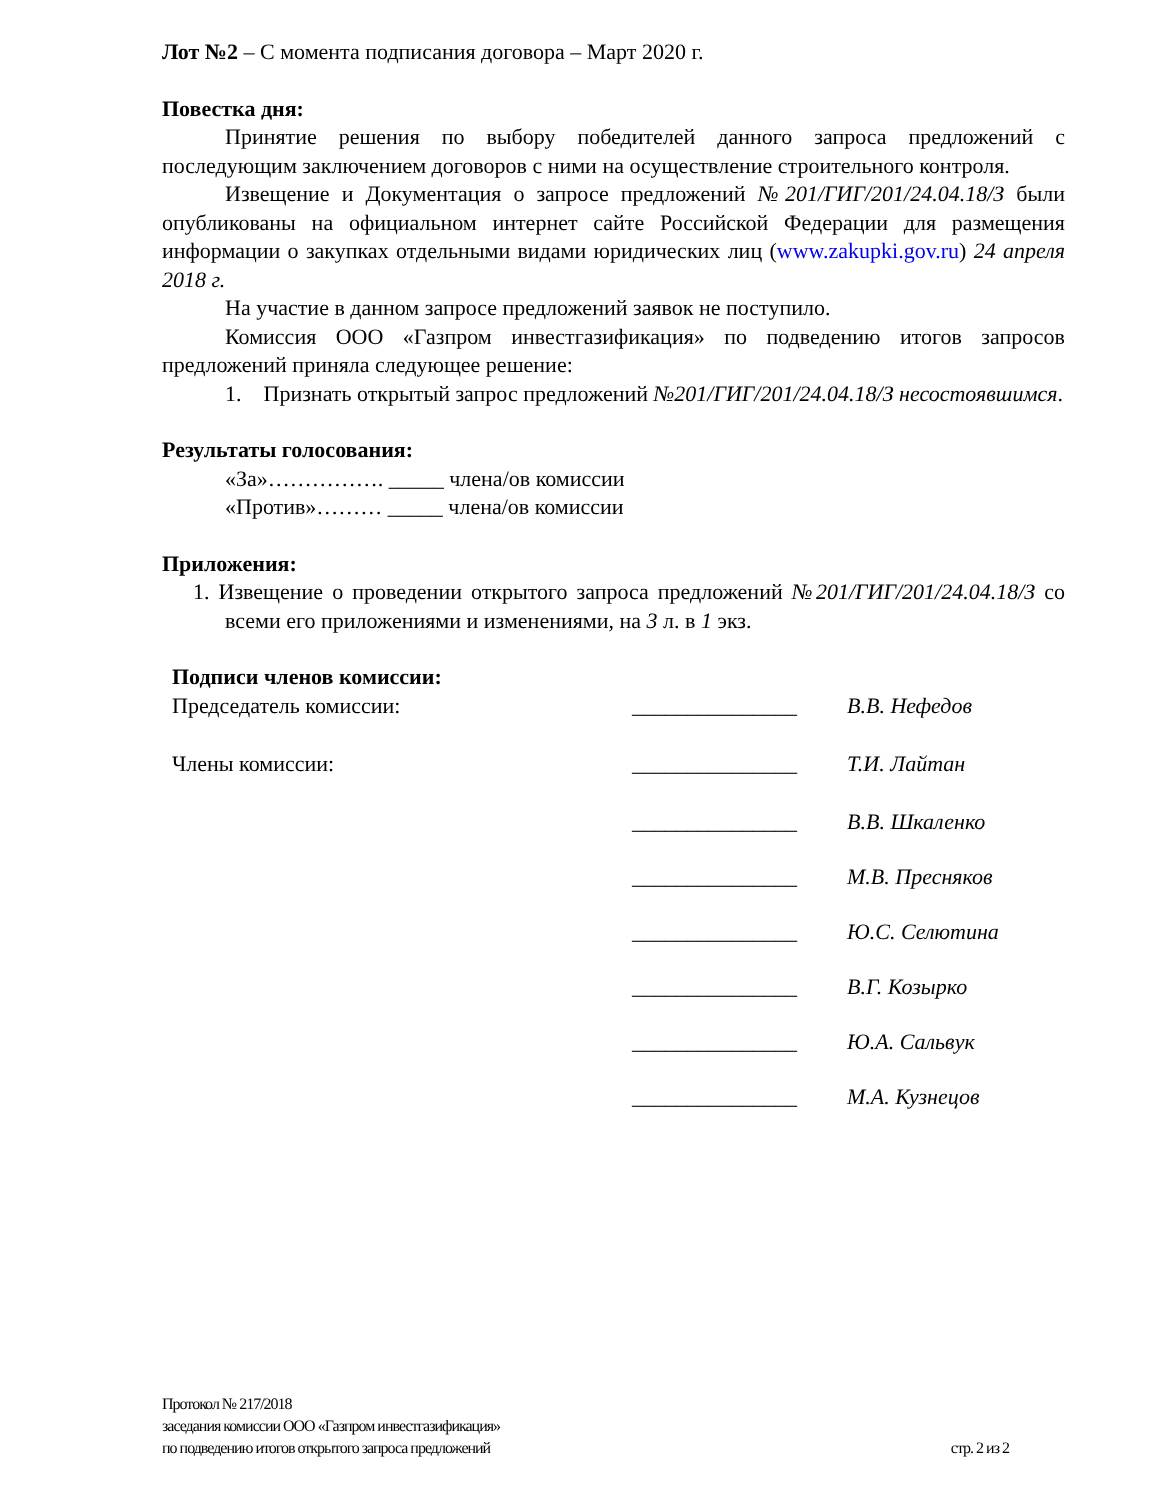Лот №2 – С момента подписания договора – Март 2020 г.
Повестка дня:
Принятие решения по выбору победителей данного запроса предложений с последующим заключением договоров с ними на осуществление строительного контроля.
Извещение и Документация о запросе предложений №201/ГИГ/201/24.04.18/З были опубликованы на официальном интернет сайте Российской Федерации для размещения информации о закупках отдельными видами юридических лиц (www.zakupki.gov.ru) 24 апреля 2018 г.
На участие в данном запросе предложений заявок не поступило.
Комиссия ООО «Газпром инвестгазификация» по подведению итогов запросов предложений приняла следующее решение:
1. Признать открытый запрос предложений №201/ГИГ/201/24.04.18/З несостоявшимся.
Результаты голосования:
«За»……………. _____ члена/ов комиссии
«Против»……… _____ члена/ов комиссии
Приложения:
1. Извещение о проведении открытого запроса предложений №201/ГИГ/201/24.04.18/З со всеми его приложениями и изменениями, на 3 л. в 1 экз.
Подписи членов комиссии:
Председатель комиссии: _______________
В.В. Нефедов
Члены комиссии: _______________
Т.И. Лайтан
_______________
В.В. Шкаленко
_______________
М.В. Пресняков
_______________
Ю.С. Селютина
_______________
В.Г. Козырко
_______________
Ю.А. Сальвук
_______________
М.А. Кузнецов
Протокол № 217/2018
заседания комиссии ООО «Газпром инвестгазификация»
по подведению итогов открытого запроса предложений стр. 2 из 2